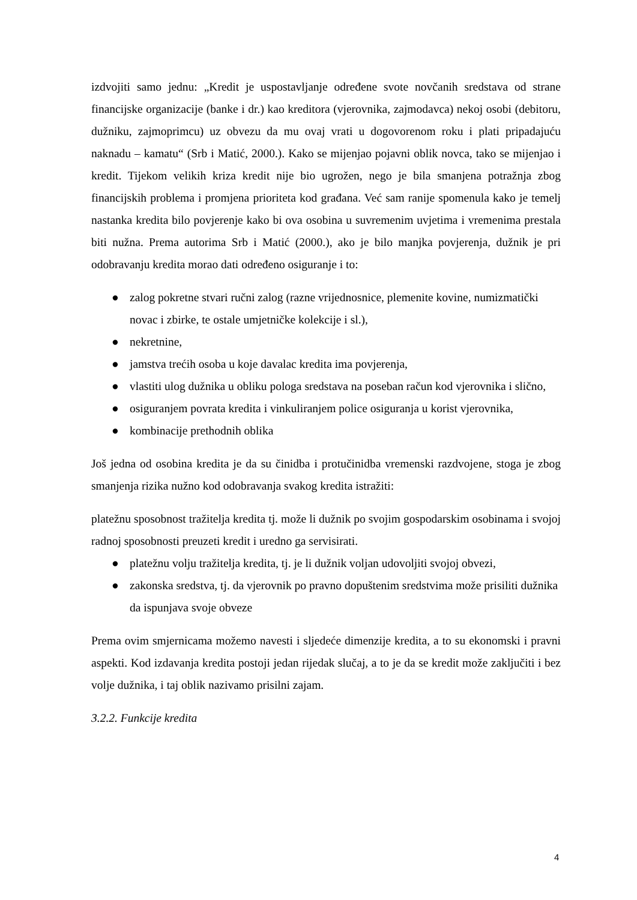izdvojiti samo jednu: „Kredit je uspostavljanje određene svote novčanih sredstava od strane financijske organizacije (banke i dr.) kao kreditora (vjerovnika, zajmodavca) nekoj osobi (debitoru, dužniku, zajmoprimcu) uz obvezu da mu ovaj vrati u dogovorenom roku i plati pripadajuću naknadu – kamatu“ (Srb i Matić, 2000.). Kako se mijenjao pojavni oblik novca, tako se mijenjao i kredit. Tijekom velikih kriza kredit nije bio ugrožen, nego je bila smanjena potražnja zbog financijskih problema i promjena prioriteta kod građana. Već sam ranije spomenula kako je temelj nastanka kredita bilo povjerenje kako bi ova osobina u suvremenim uvjetima i vremenima prestala biti nužna. Prema autorima Srb i Matić (2000.), ako je bilo manjka povjerenja, dužnik je pri odobravanju kredita morao dati određeno osiguranje i to:
● zalog pokretne stvari ručni zalog (razne vrijednosnice, plemenite kovine, numizmatički novac i zbirke, te ostale umjetničke kolekcije i sl.),
● nekretnine,
● jamstva trećih osoba u koje davalac kredita ima povjerenja,
● vlastiti ulog dužnika u obliku pologa sredstava na poseban račun kod vjerovnika i slično,
● osiguranjem povrata kredita i vinkuliranjem police osiguranja u korist vjerovnika,
● kombinacije prethodnih oblika
Još jedna od osobina kredita je da su činidba i protučinidba vremenski razdvojene, stoga je zbog smanjenja rizika nužno kod odobravanja svakog kredita istražiti:
platežnu sposobnost tražitelja kredita tj. može li dužnik po svojim gospodarskim osobinama i svojoj radnoj sposobnosti preuzeti kredit i uredno ga servisirati.
● platežnu volju tražitelja kredita, tj. je li dužnik voljan udovoljiti svojoj obvezi,
● zakonska sredstva, tj. da vjerovnik po pravno dopuštenim sredstvima može prisiliti dužnika da ispunjava svoje obveze
Prema ovim smjernicama možemo navesti i sljedeće dimenzije kredita, a to su ekonomski i pravni aspekti. Kod izdavanja kredita postoji jedan rijedak slučaj, a to je da se kredit može zaključiti i bez volje dužnika, i taj oblik nazivamo prisilni zajam.
3.2.2. Funkcije kredita
4